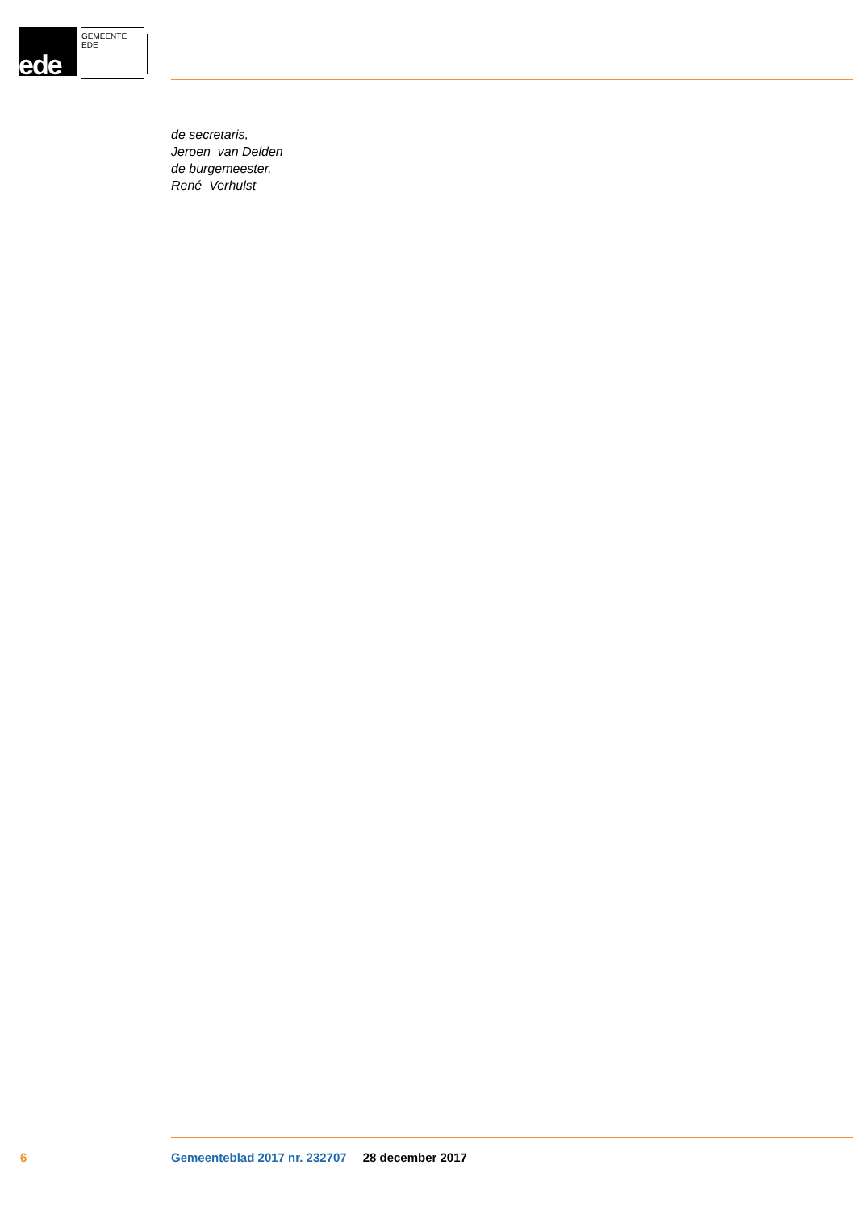ede GEMEENTE EDE
de secretaris,
Jeroen van Delden
de burgemeester,
René Verhulst
6 Gemeenteblad 2017 nr. 232707 28 december 2017